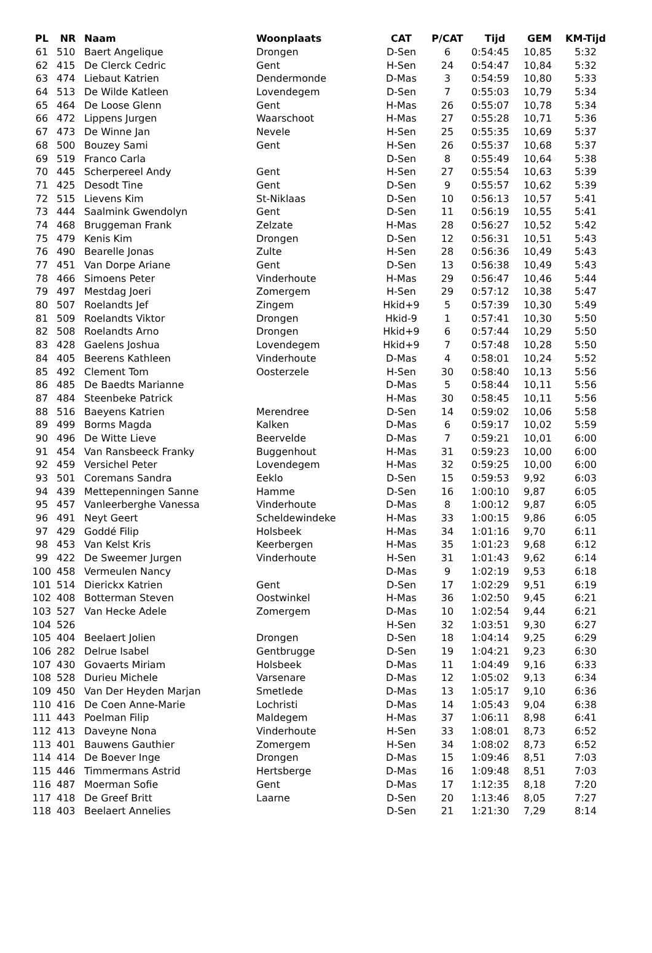| PL | NR | Naam | Woonplaats | CAT | P/CAT | Tijd | GEM | KM-Tijd |
| --- | --- | --- | --- | --- | --- | --- | --- | --- |
| 61 | 510 | Baert Angelique | Drongen | D-Sen | 6 | 0:54:45 | 10,85 | 5:32 |
| 62 | 415 | De Clerck Cedric | Gent | H-Sen | 24 | 0:54:47 | 10,84 | 5:32 |
| 63 | 474 | Liebaut Katrien | Dendermonde | D-Mas | 3 | 0:54:59 | 10,80 | 5:33 |
| 64 | 513 | De Wilde Katleen | Lovendegem | D-Sen | 7 | 0:55:03 | 10,79 | 5:34 |
| 65 | 464 | De Loose Glenn | Gent | H-Mas | 26 | 0:55:07 | 10,78 | 5:34 |
| 66 | 472 | Lippens Jurgen | Waarschoot | H-Mas | 27 | 0:55:28 | 10,71 | 5:36 |
| 67 | 473 | De Winne Jan | Nevele | H-Sen | 25 | 0:55:35 | 10,69 | 5:37 |
| 68 | 500 | Bouzey Sami | Gent | H-Sen | 26 | 0:55:37 | 10,68 | 5:37 |
| 69 | 519 | Franco Carla | | D-Sen | 8 | 0:55:49 | 10,64 | 5:38 |
| 70 | 445 | Scherpereel Andy | Gent | H-Sen | 27 | 0:55:54 | 10,63 | 5:39 |
| 71 | 425 | Desodt Tine | Gent | D-Sen | 9 | 0:55:57 | 10,62 | 5:39 |
| 72 | 515 | Lievens Kim | St-Niklaas | D-Sen | 10 | 0:56:13 | 10,57 | 5:41 |
| 73 | 444 | Saalmink Gwendolyn | Gent | D-Sen | 11 | 0:56:19 | 10,55 | 5:41 |
| 74 | 468 | Bruggeman Frank | Zelzate | H-Mas | 28 | 0:56:27 | 10,52 | 5:42 |
| 75 | 479 | Kenis Kim | Drongen | D-Sen | 12 | 0:56:31 | 10,51 | 5:43 |
| 76 | 490 | Bearelle Jonas | Zulte | H-Sen | 28 | 0:56:36 | 10,49 | 5:43 |
| 77 | 451 | Van Dorpe Ariane | Gent | D-Sen | 13 | 0:56:38 | 10,49 | 5:43 |
| 78 | 466 | Simoens Peter | Vinderhoute | H-Mas | 29 | 0:56:47 | 10,46 | 5:44 |
| 79 | 497 | Mestdag Joeri | Zomergem | H-Sen | 29 | 0:57:12 | 10,38 | 5:47 |
| 80 | 507 | Roelandts Jef | Zingem | Hkid+9 | 5 | 0:57:39 | 10,30 | 5:49 |
| 81 | 509 | Roelandts Viktor | Drongen | Hkid-9 | 1 | 0:57:41 | 10,30 | 5:50 |
| 82 | 508 | Roelandts Arno | Drongen | Hkid+9 | 6 | 0:57:44 | 10,29 | 5:50 |
| 83 | 428 | Gaelens Joshua | Lovendegem | Hkid+9 | 7 | 0:57:48 | 10,28 | 5:50 |
| 84 | 405 | Beerens Kathleen | Vinderhoute | D-Mas | 4 | 0:58:01 | 10,24 | 5:52 |
| 85 | 492 | Clement Tom | Oosterzele | H-Sen | 30 | 0:58:40 | 10,13 | 5:56 |
| 86 | 485 | De Baedts Marianne | | D-Mas | 5 | 0:58:44 | 10,11 | 5:56 |
| 87 | 484 | Steenbeke Patrick | | H-Mas | 30 | 0:58:45 | 10,11 | 5:56 |
| 88 | 516 | Baeyens Katrien | Merendree | D-Sen | 14 | 0:59:02 | 10,06 | 5:58 |
| 89 | 499 | Borms Magda | Kalken | D-Mas | 6 | 0:59:17 | 10,02 | 5:59 |
| 90 | 496 | De Witte Lieve | Beervelde | D-Mas | 7 | 0:59:21 | 10,01 | 6:00 |
| 91 | 454 | Van Ransbeeck Franky | Buggenhout | H-Mas | 31 | 0:59:23 | 10,00 | 6:00 |
| 92 | 459 | Versichel Peter | Lovendegem | H-Mas | 32 | 0:59:25 | 10,00 | 6:00 |
| 93 | 501 | Coremans Sandra | Eeklo | D-Sen | 15 | 0:59:53 | 9,92 | 6:03 |
| 94 | 439 | Mettepenningen Sanne | Hamme | D-Sen | 16 | 1:00:10 | 9,87 | 6:05 |
| 95 | 457 | Vanleerberghe Vanessa | Vinderhoute | D-Mas | 8 | 1:00:12 | 9,87 | 6:05 |
| 96 | 491 | Neyt Geert | Scheldewindeke | H-Mas | 33 | 1:00:15 | 9,86 | 6:05 |
| 97 | 429 | Goddé Filip | Holsbeek | H-Mas | 34 | 1:01:16 | 9,70 | 6:11 |
| 98 | 453 | Van Kelst Kris | Keerbergen | H-Mas | 35 | 1:01:23 | 9,68 | 6:12 |
| 99 | 422 | De Sweemer Jurgen | Vinderhoute | H-Sen | 31 | 1:01:43 | 9,62 | 6:14 |
| 100 | 458 | Vermeulen Nancy | | D-Mas | 9 | 1:02:19 | 9,53 | 6:18 |
| 101 | 514 | Dierickx Katrien | Gent | D-Sen | 17 | 1:02:29 | 9,51 | 6:19 |
| 102 | 408 | Botterman Steven | Oostwinkel | H-Mas | 36 | 1:02:50 | 9,45 | 6:21 |
| 103 | 527 | Van Hecke Adele | Zomergem | D-Mas | 10 | 1:02:54 | 9,44 | 6:21 |
| 104 | 526 | | | H-Sen | 32 | 1:03:51 | 9,30 | 6:27 |
| 105 | 404 | Beelaert Jolien | Drongen | D-Sen | 18 | 1:04:14 | 9,25 | 6:29 |
| 106 | 282 | Delrue Isabel | Gentbrugge | D-Sen | 19 | 1:04:21 | 9,23 | 6:30 |
| 107 | 430 | Govaerts Miriam | Holsbeek | D-Mas | 11 | 1:04:49 | 9,16 | 6:33 |
| 108 | 528 | Durieu Michele | Varsenare | D-Mas | 12 | 1:05:02 | 9,13 | 6:34 |
| 109 | 450 | Van Der Heyden Marjan | Smetlede | D-Mas | 13 | 1:05:17 | 9,10 | 6:36 |
| 110 | 416 | De Coen Anne-Marie | Lochristi | D-Mas | 14 | 1:05:43 | 9,04 | 6:38 |
| 111 | 443 | Poelman Filip | Maldegem | H-Mas | 37 | 1:06:11 | 8,98 | 6:41 |
| 112 | 413 | Daveyne Nona | Vinderhoute | H-Sen | 33 | 1:08:01 | 8,73 | 6:52 |
| 113 | 401 | Bauwens Gauthier | Zomergem | H-Sen | 34 | 1:08:02 | 8,73 | 6:52 |
| 114 | 414 | De Boever Inge | Drongen | D-Mas | 15 | 1:09:46 | 8,51 | 7:03 |
| 115 | 446 | Timmermans Astrid | Hertsberge | D-Mas | 16 | 1:09:48 | 8,51 | 7:03 |
| 116 | 487 | Moerman Sofie | Gent | D-Mas | 17 | 1:12:35 | 8,18 | 7:20 |
| 117 | 418 | De Greef Britt | Laarne | D-Sen | 20 | 1:13:46 | 8,05 | 7:27 |
| 118 | 403 | Beelaert Annelies | | D-Sen | 21 | 1:21:30 | 7,29 | 8:14 |